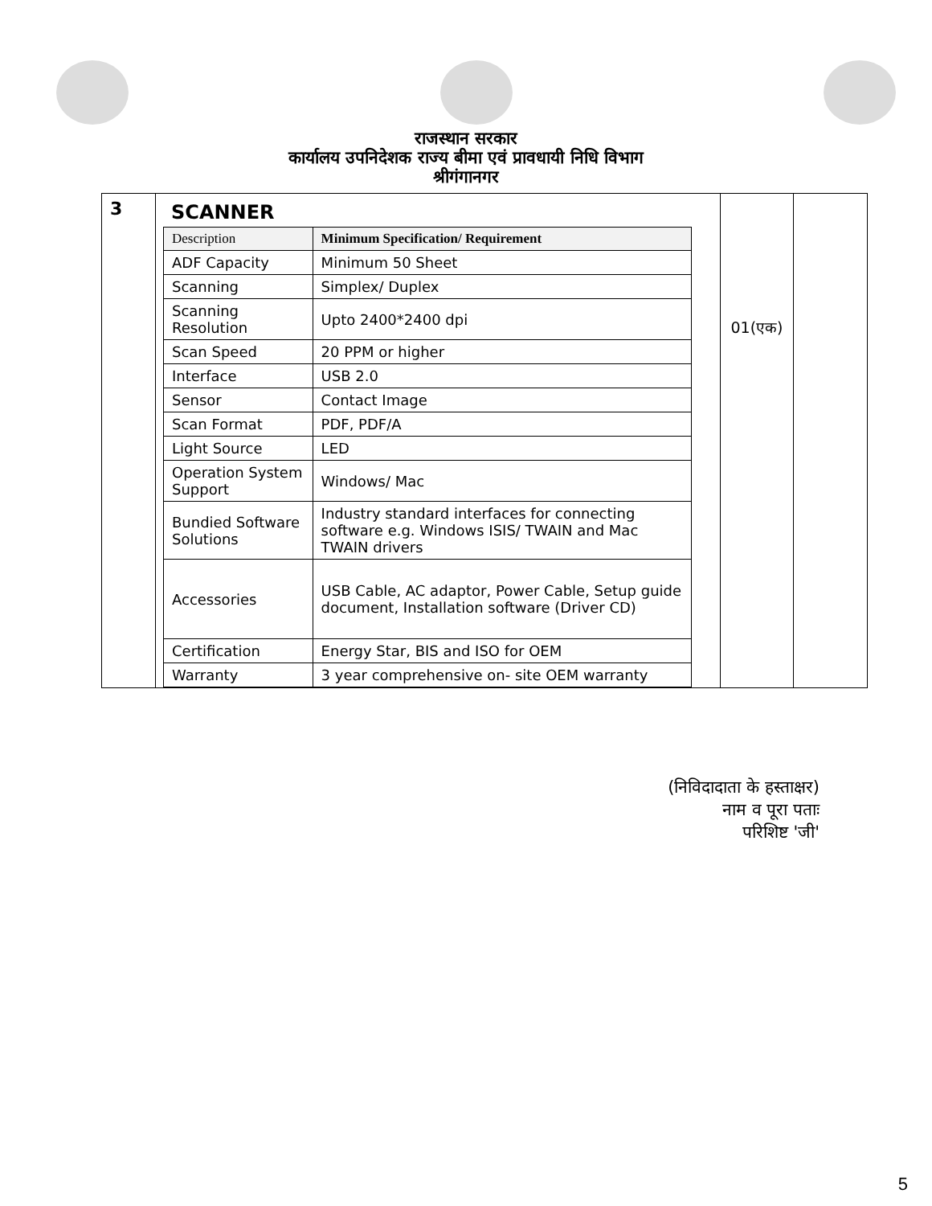राजस्थान सरकार
कार्यालय उपनिदेशक राज्य बीमा एवं प्रावधायी निधि विभाग
श्रीगंगानगर
| 3 | SCANNER / Description / Minimum Specification/ Requirement / / --- / --- / / ADF Capacity / Minimum 50 Sheet / / Scanning / Simplex/ Duplex / / Scanning Resolution / Upto 2400*2400 dpi / / Scan Speed / 20 PPM or higher / / Interface / USB 2.0 / / Sensor / Contact Image / / Scan Format / PDF, PDF/A / / Light Source / LED / / Operation System Support / Windows/ Mac / / Bundied Software Solutions / Industry standard interfaces for connecting software e.g. Windows ISIS/ TWAIN and Mac TWAIN drivers / / Accessories / USB Cable, AC adaptor, Power Cable, Setup guide document, Installation software (Driver CD) / / Certification / Energy Star, BIS and ISO for OEM / / Warranty / 3 year comprehensive on- site OEM warranty / | 01(एक) | |
(निविदादाता के हस्ताक्षर)
नाम व पूरा पताः
परिशिष्ट 'जी'
5